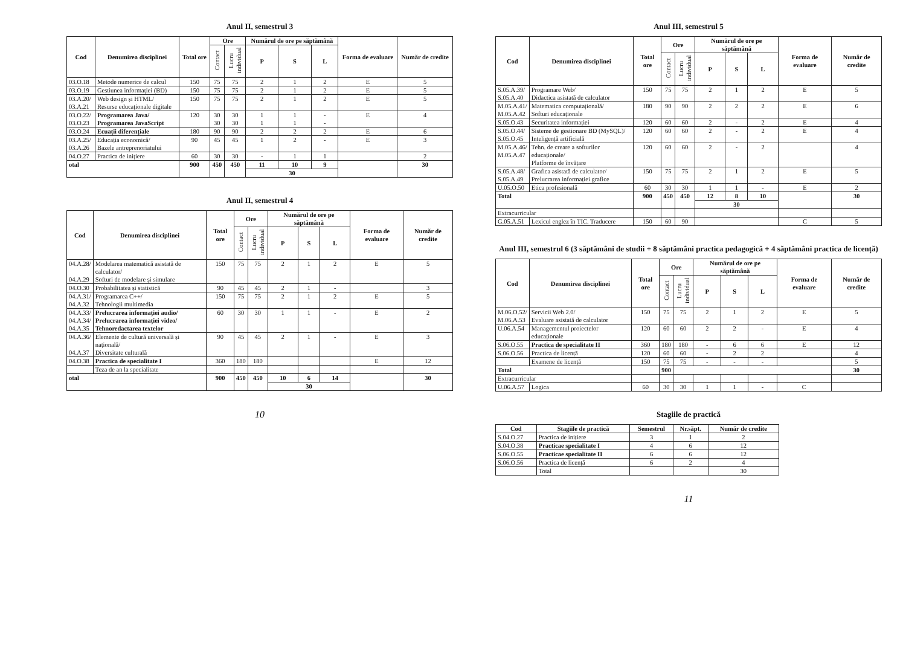Anul II, semestrul 3
| Cod | Denumirea disciplinei | Total ore | Ore | | Numărul de ore pe săptămână | | | Forma de evaluare | Număr de credite |
| --- | --- | --- | --- | --- | --- | --- | --- | --- | --- |
| | | | Contact | Lucru individual | P | S | L | | |
| 03.O.18 | Metode numerice de calcul | 150 | 75 | 75 | 2 | 1 | 2 | E | 5 |
| 03.O.19 | Gestiunea informației (BD) | 150 | 75 | 75 | 2 | 1 | 2 | E | 5 |
| 03.A.20/ 03.A.21 | Web design și HTML/ Resurse educaționale digitale | 150 | 75 | 75 | 2 | 1 | 2 | E | 5 |
| 03.O.22/ 03.O.23 | Programarea Java/ Programarea JavaScript | 120 | 30 30 | 30 30 | 1 1 | 1 1 | - - | E | 4 |
| 03.O.24 | Ecuații diferențiale | 180 | 90 | 90 | 2 | 2 | 2 | E | 6 |
| 03.A.25/ 03.A.26 | Educația economică/ Bazele antreprenoriatului | 90 | 45 | 45 | 1 | 2 | - | E | 3 |
| 04.O.27 | Practica de inițiere | 60 | 30 | 30 | - | 1 | 1 | | 2 |
| otal | | 900 | 450 | 450 | 11 | 10 | 9 | | 30 |
| | | | | | 30 | | | | |
Anul II, semestrul 4
| Cod | Denumirea disciplinei | Total ore | Ore | | Numărul de ore pe săptămână | | | Forma de evaluare | Număr de credite |
| --- | --- | --- | --- | --- | --- | --- | --- | --- | --- |
| | | | Contact | Lucru individual | P | S | L | | |
| 04.A.28/ 04.A.29 | Modelarea matematică asistată de calculator/ Softuri de modelare și simulare | 150 | 75 | 75 | 2 | 1 | 2 | E | 5 |
| 04.O.30 | Probabilitatea și statistică | 90 | 45 | 45 | 2 | 1 | - | | 3 |
| 04.A.31/ 04.A.32 | Programarea C++/ Tehnologii multimedia | 150 | 75 | 75 | 2 | 1 | 2 | E | 5 |
| 04.A.33/ 04.A.34/ 04.A.35 | Prelucrarea informației audio/ Prelucrarea informației video/ Tehnoredactarea textelor | 60 | 30 | 30 | 1 | 1 | - | E | 2 |
| 04.A.36/ 04.A.37 | Elemente de cultură universală și națională/ Diversitate culturală | 90 | 45 | 45 | 2 | 1 | - | E | 3 |
| 04.O.38 | Practica de specialitate I | 360 | 180 | 180 | | | | E | 12 |
| | Teza de an la specialitate | | | | | | | | |
| otal | | 900 | 450 | 450 | 10 | 6 | 14 | | 30 |
| | | | | | 30 | | | | |
10
Anul III, semestrul 5
| Cod | Denumirea disciplinei | Total ore | Ore | | Numărul de ore pe săptămână | | | Forma de evaluare | Număr de credite |
| --- | --- | --- | --- | --- | --- | --- | --- | --- | --- |
| | | | Contact | Lucru individual | P | S | L | | |
| S.05.A.39/ S.05.A.40 | Programare Web/ Didactica asistată de calculator | 150 | 75 | 75 | 2 | 1 | 2 | E | 5 |
| M.05.A.41/ M.05.A.42 | Matematica computațională/ Softuri educaționale | 180 | 90 | 90 | 2 | 2 | 2 | E | 6 |
| S.05.O.43 | Securitatea informației | 120 | 60 | 60 | 2 | - | 2 | E | 4 |
| S.05.O.44/ S.05.O.45 | Sisteme de gestionare BD (MySQL)/ Inteligență artificială | 120 | 60 | 60 | 2 | - | 2 | E | 4 |
| M.05.A.46/ M.05.A.47 | Tehn. de creare a softurilor educaționale/ Platforme de învățare | 120 | 60 | 60 | 2 | - | 2 | | 4 |
| S.05.A.48/ S.05.A.49 | Grafica asistată de calculator/ Prelucrarea informației grafice | 150 | 75 | 75 | 2 | 1 | 2 | E | 5 |
| U.05.O.50 | Etica profesională | 60 | 30 | 30 | 1 | 1 | - | E | 2 |
| Total | | 900 | 450 | 450 | 12 | 8 | 10 | | 30 |
| | | | | | 30 | | | | |
| Extracurricular | | | | | | | | | |
| G.05.A.51 | Lexicul englez în TIC. Traducere | 150 | 60 | 90 | | | | C | 5 |
Anul III, semestrul 6 (3 săptămâni de studii + 8 săptămâni practica pedagogică + 4 săptămâni practica de licență)
| Cod | Denumirea disciplinei | Total ore | Ore | | Numărul de ore pe săptămână | | | Forma de evaluare | Număr de credite |
| --- | --- | --- | --- | --- | --- | --- | --- | --- | --- |
| | | | Contact | Lucru individual | P | S | L | | |
| M.06.O.52/ M.06.A.53 | Servicii Web 2.0/ Evaluare asistată de calculator | 150 | 75 | 75 | 2 | 1 | 2 | E | 5 |
| U.06.A.54 | Managementul proiectelor educaționale | 120 | 60 | 60 | 2 | 2 | - | E | 4 |
| S.06.O.55 | Practica de specialitate II | 360 | 180 | 180 | - | 6 | 6 | E | 12 |
| S.06.O.56 | Practica de licență | 120 | 60 | 60 | - | 2 | 2 | | 4 |
| | Examene de licență | 150 | 75 | 75 | - | - | - | | 5 |
| Total | | | 900 | | | | | | 30 |
| Extracurricular | | | | | | | | | |
| U.06.A.57 | Logica | 60 | 30 | 30 | 1 | 1 | - | C | |
Stagiile de practică
| Cod | Stagiile de practică | Semestrul | Nr.săpt. | Număr de credite |
| --- | --- | --- | --- | --- |
| S.04.O.27 | Practica de inițiere | 3 | 1 | 2 |
| S.04.O.38 | Practicae specialitate I | 4 | 6 | 12 |
| S.06.O.55 | Practicae specialitate II | 6 | 6 | 12 |
| S.06.O.56 | Practica de licență | 6 | 2 | 4 |
| | Total | | | 30 |
11